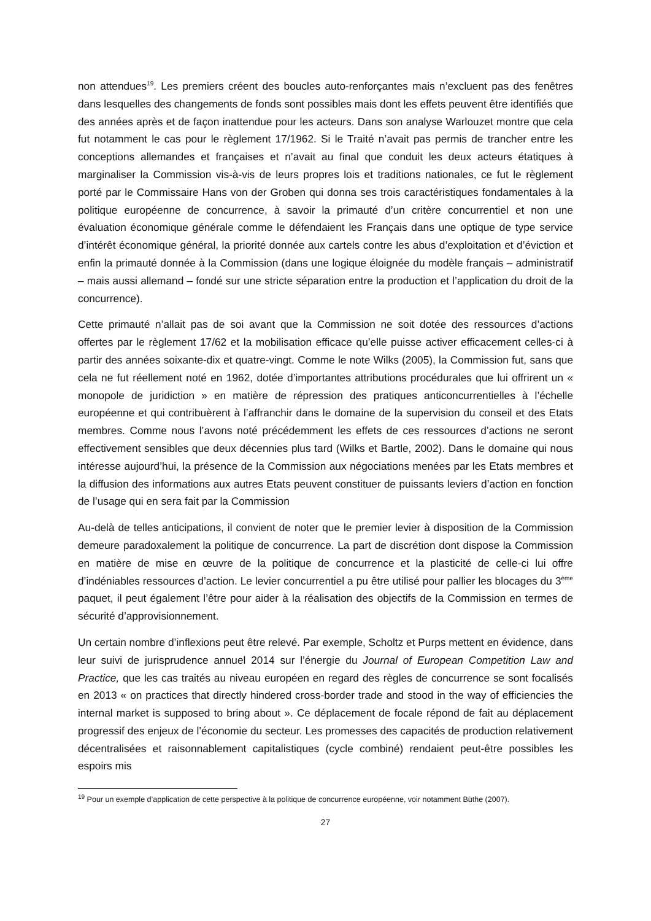non attendues<sup>19</sup>. Les premiers créent des boucles auto-renforçantes mais n’excluent pas des fenêtres dans lesquelles des changements de fonds sont possibles mais dont les effets peuvent être identifiés que des années après et de façon inattendue pour les acteurs. Dans son analyse Warlouzet montre que cela fut notamment le cas pour le règlement 17/1962. Si le Traité n’avait pas permis de trancher entre les conceptions allemandes et françaises et n’avait au final que conduit les deux acteurs étatiques à marginaliser la Commission vis-à-vis de leurs propres lois et traditions nationales, ce fut le règlement porté par le Commissaire Hans von der Groben qui donna ses trois caractéristiques fondamentales à la politique européenne de concurrence, à savoir la primauté d’un critère concurrentiel et non une évaluation économique générale comme le défendaient les Français dans une optique de type service d’intérêt économique général, la priorité donnée aux cartels contre les abus d’exploitation et d’éviction et enfin la primauté donnée à la Commission (dans une logique éloignée du modèle français – administratif – mais aussi allemand – fondé sur une stricte séparation entre la production et l’application du droit de la concurrence).
Cette primauté n’allait pas de soi avant que la Commission ne soit dotée des ressources d’actions offertes par le règlement 17/62 et la mobilisation efficace qu’elle puisse activer efficacement celles-ci à partir des années soixante-dix et quatre-vingt. Comme le note Wilks (2005), la Commission fut, sans que cela ne fut réellement noté en 1962, dotée d’importantes attributions procédurales que lui offrirent un « monopole de juridiction » en matière de répression des pratiques anticoncurrentielles à l’échelle européenne et qui contribuèrent à l’affranchir dans le domaine de la supervision du conseil et des Etats membres. Comme nous l’avons noté précédemment les effets de ces ressources d’actions ne seront effectivement sensibles que deux décennies plus tard (Wilks et Bartle, 2002). Dans le domaine qui nous intéresse aujourd’hui, la présence de la Commission aux négociations menées par les Etats membres et la diffusion des informations aux autres Etats peuvent constituer de puissants leviers d’action en fonction de l’usage qui en sera fait par la Commission
Au-delà de telles anticipations, il convient de noter que le premier levier à disposition de la Commission demeure paradoxalement la politique de concurrence. La part de discrétion dont dispose la Commission en matière de mise en œuvre de la politique de concurrence et la plasticité de celle-ci lui offre d’indéniables ressources d’action. Le levier concurrentiel a pu être utilisé pour pallier les blocages du 3<sup>ème</sup> paquet, il peut également l’être pour aider à la réalisation des objectifs de la Commission en termes de sécurité d’approvisionnement.
Un certain nombre d’inflexions peut être relevé. Par exemple, Scholtz et Purps mettent en évidence, dans leur suivi de jurisprudence annuel 2014 sur l’énergie du Journal of European Competition Law and Practice, que les cas traités au niveau européen en regard des règles de concurrence se sont focalisés en 2013 « on practices that directly hindered cross-border trade and stood in the way of efficiencies the internal market is supposed to bring about ». Ce déplacement de focale répond de fait au déplacement progressif des enjeux de l’économie du secteur. Les promesses des capacités de production relativement décentralisées et raisonnablement capitalistiques (cycle combiné) rendaient peut-être possibles les espoirs mis
<sup>19</sup> Pour un exemple d’application de cette perspective à la politique de concurrence européenne, voir notamment Büthe (2007).
27